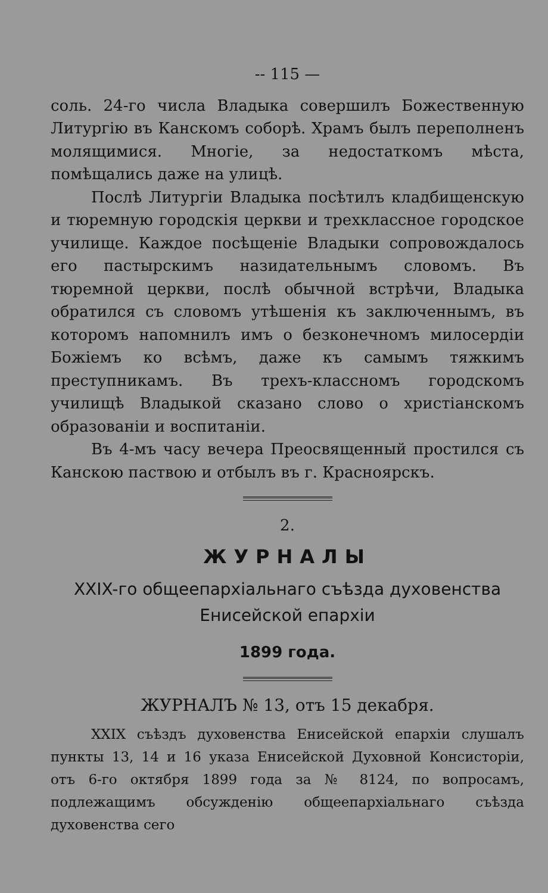-- 115 —
соль. 24-го числа Владыка совершилъ Божественную Литургію въ Канскомъ соборѣ. Храмъ былъ переполненъ молящимися. Многіе, за недостаткомъ мѣста, помѣщались даже на улицѣ.
Послѣ Литургіи Владыка посѣтилъ кладбищенскую и тюремную городскія церкви и трехклассное городское училище. Каждое посѣщеніе Владыки сопровождалось его пастырскимъ назидательнымъ словомъ. Въ тюремной церкви, послѣ обычной встрѣчи, Владыка обратился съ словомъ утѣшенія къ заключеннымъ, въ которомъ напомнилъ имъ о безконечномъ милосердіи Божіемъ ко всѣмъ, даже къ самымъ тяжкимъ преступникамъ. Въ трехъ-классномъ городскомъ училищѣ Владыкой сказано слово о христіанскомъ образованіи и воспитаніи.
Въ 4-мъ часу вечера Преосвященный простился съ Канскою паствою и отбылъ въ г. Красноярскъ.
2.
ЖУРНАЛЫ
XXIX-го общеепархіальнаго съѣзда духовенства Енисейской епархіи
1899 года.
ЖУРНАЛЪ № 13, отъ 15 декабря.
XXIX съѣздъ духовенства Енисейской епархіи слушалъ пункты 13, 14 и 16 указа Енисейской Духовной Консисторіи, отъ 6-го октября 1899 года за № 8124, по вопросамъ, подлежащимъ обсужденію общеепархіальнаго съѣзда духовенства сего